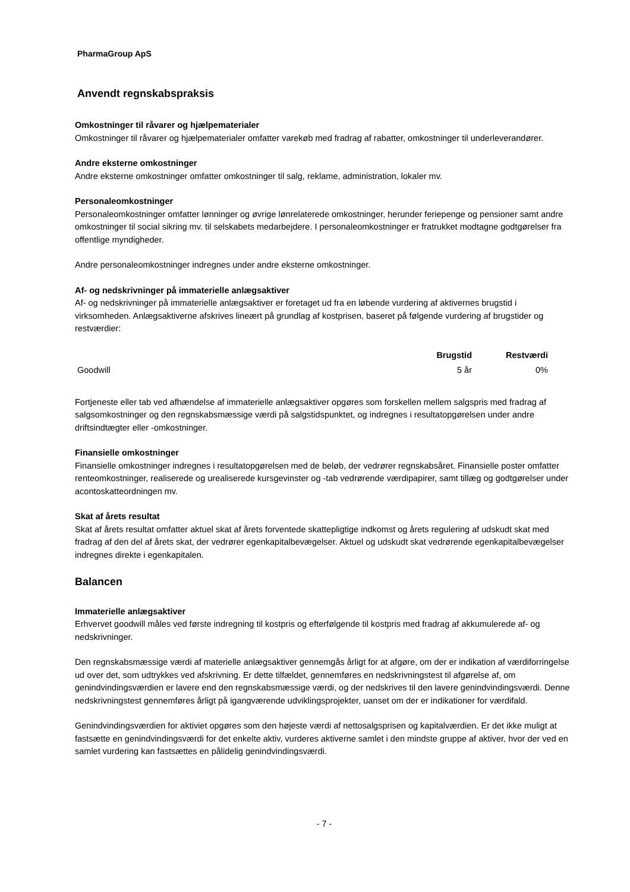PharmaGroup ApS
Anvendt regnskabspraksis
Omkostninger til råvarer og hjælpematerialer
Omkostninger til råvarer og hjælpematerialer omfatter varekøb med fradrag af rabatter, omkostninger til underleverandører.
Andre eksterne omkostninger
Andre eksterne omkostninger omfatter omkostninger til salg, reklame, administration, lokaler mv.
Personaleomkostninger
Personaleomkostninger omfatter lønninger og øvrige lønrelaterede omkostninger, herunder feriepenge og pensioner samt andre omkostninger til social sikring mv. til selskabets medarbejdere. I personaleomkostninger er fratrukket modtagne godtgørelser fra offentlige myndigheder.
Andre personaleomkostninger indregnes under andre eksterne omkostninger.
Af- og nedskrivninger på immaterielle anlægsaktiver
Af- og nedskrivninger på immaterielle anlægsaktiver er foretaget ud fra en løbende vurdering af aktivernes brugstid i virksomheden. Anlægsaktiverne afskrives lineært på grundlag af kostprisen, baseret på følgende vurdering af brugstider og restværdier:
| | Brugstid | Restværdi |
| --- | --- | --- |
| Goodwill | 5 år | 0% |
Fortjeneste eller tab ved afhændelse af immaterielle anlægsaktiver opgøres som forskellen mellem salgspris med fradrag af salgsomkostninger og den regnskabsmæssige værdi på salgstidspunktet, og indregnes i resultatopgørelsen under andre driftsindtægter eller -omkostninger.
Finansielle omkostninger
Finansielle omkostninger indregnes i resultatopgørelsen med de beløb, der vedrører regnskabsåret. Finansielle poster omfatter renteomkostninger, realiserede og urealiserede kursgevinster og -tab vedrørende værdipapirer, samt tillæg og godtgørelser under acontoskatteordningen mv.
Skat af årets resultat
Skat af årets resultat omfatter aktuel skat af årets forventede skattepligtige indkomst og årets regulering af udskudt skat med fradrag af den del af årets skat, der vedrører egenkapitalbevægelser. Aktuel og udskudt skat vedrørende egenkapitalbevægelser indregnes direkte i egenkapitalen.
Balancen
Immaterielle anlægsaktiver
Erhvervet goodwill måles ved første indregning til kostpris og efterfølgende til kostpris med fradrag af akkumulerede af- og nedskrivninger.
Den regnskabsmæssige værdi af materielle anlægsaktiver gennemgås årligt for at afgøre, om der er indikation af værdiforringelse ud over det, som udtrykkes ved afskrivning. Er dette tilfældet, gennemføres en nedskrivningstest til afgørelse af, om genindvindingsværdien er lavere end den regnskabsmæssige værdi, og der nedskrives til den lavere genindvindingsværdi. Denne nedskrivningstest gennemføres årligt på igangværende udviklingsprojekter, uanset om der er indikationer for værdifald.
Genindvindingsværdien for aktiviet opgøres som den højeste værdi af nettosalgsprisen og kapitalværdien. Er det ikke muligt at fastsætte en genindvindingsværdi for det enkelte aktiv, vurderes aktiverne samlet i den mindste gruppe af aktiver, hvor der ved en samlet vurdering kan fastsættes en pålidelig genindvindingsværdi.
- 7 -